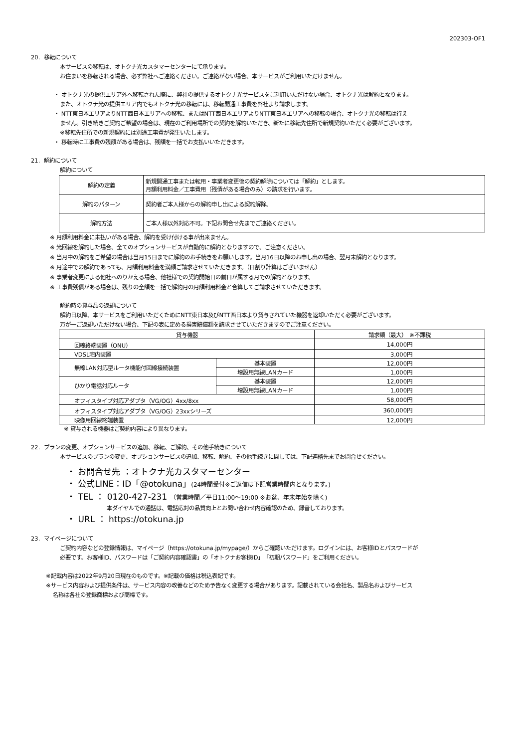202303-OF1
20. 移転について
本サービスの移転は、オトクナ光カスタマーセンターにて承ります。
お住まいを移転される場合、必ず弊社へご連絡ください。ご連絡がない場合、本サービスがご利用いただけません。
・ オトクナ光の提供エリア外へ移転された際に、弊社の提供するオトクナ光サービスをご利用いただけない場合、オトクナ光は解約となります。
また、オトクナ光の提供エリア内でもオトクナ光の移転には、移転開通工事費を弊社より請求します。
・ NTT東日本エリアよりNTT西日本エリアへの移転、またはNTT西日本エリアよりNTT東日本エリアへの移転の場合、オトクナ光の移転は行え
ません。引き続きご契約ご希望の場合は、現在のご利用場所での契約を解約いただき、新たに移転先住所で新規契約いただく必要がございます。
※移転先住所での新規契約には別途工事費が発生いたします。
・ 移転時に工事費の残額がある場合は、残額を一括でお支払いいただきます。
21. 解約について
解約について
| 解約の定義 | 新規開通工事または転用・事業者変更後の契約解除については「解約」とします。 月額利用料金／工事費用（残債がある場合のみ）の請求を行います。 |
| 解約のパターン | 契約者ご本人様からの解約申し出による契約解除。 |
| 解約方法 | ご本人様以外対応不可。下記お問合せ先までご連絡ください。 |
※ 月額利用料金に未払いがある場合、解約を受け付ける事が出来ません。
※ 光回線を解約した場合、全てのオプションサービスが自動的に解約となりますので、ご注意ください。
※ 当月中の解約をご希望の場合は当月15日までに解約のお手続きをお願いします。当月16日以降のお申し出の場合、翌月末解約となります。
※ 月途中での解約であっても、月額利用料金を満額ご請求させていただきます。（日割り計算はございません）
※ 事業者変更による他社へのりかえる場合、他社様での契約開始日の前日が属する月での解約となります。
※ 工事費残債がある場合は、残りの全額を一括で解約月の月額利用料金と合算してご請求させていただきます。
解約時の貸与品の返却について
解約日以降、本サービスをご利用いただくためにNTT東日本及びNTT西日本より貸与されていた機器を返却いただく必要がございます。
万が一ご返却いただけない場合、下記の表に定める損害賠償額を請求させていただきますのでご注意ください。
| 貸与機器 | | 請求額（最大） ※不課税 |
| --- | --- | --- |
| 回線終端装置（ONU） | | 14,000円 |
| VDSL宅内装置 | | 3,000円 |
| 無線LAN対応型ルータ機能付回線接続装置 | 基本装置 | 12,000円 |
| | 増設用無線LANカード | 1,000円 |
| ひかり電話対応ルータ | 基本装置 | 12,000円 |
| | 増設用無線LANカード | 1,000円 |
| オフィスタイプ対応アダプタ（VG/OG）4xx/8xx | | 58,000円 |
| オフィスタイプ対応アダプタ（VG/OG）23xxシリーズ | | 360,000円 |
| 映像用回線終端装置 | | 12,000円 |
※ 貸与される機器はご契約内容により異なります。
22. プランの変更、オプションサービスの追加、移転、ご解約、その他手続きについて
本サービスのプランの変更、オプションサービスの追加、移転、解約、その他手続きに関しては、下記連絡先までお問合せください。
・ お問合せ先 ：オトクナ光カスタマーセンター
・ 公式LINE：ID「@otokuna」(24時間受付※ご返信は下記営業時間内となります。)
・ TEL ： 0120-427-231 （営業時間／平日11:00～19:00 ※お盆、年末年始を除く)
本ダイヤルでの通話は、電話応対の品質向上とお問い合わせ内容確認のため、録音しております。
・ URL ： https://otokuna.jp
23. マイページについて
ご契約内容などの登録情報は、マイページ（https://otokuna.jp/mypage/）からご確認いただけます。ログインには、お客様IDとパスワードが
必要です。お客様ID、パスワードは「ご契約内容確認書」の「オトクナお客様ID」「初期パスワード」をご利用ください。
※記載内容は2022年9月20日現在のものです。※記載の価格は税込表記です。
※サービス内容および提供条件は、サービス内容の改善などのため予告なく変更する場合があります。記載されている会社名、製品名およびサービス
名称は各社の登録商標および商標です。